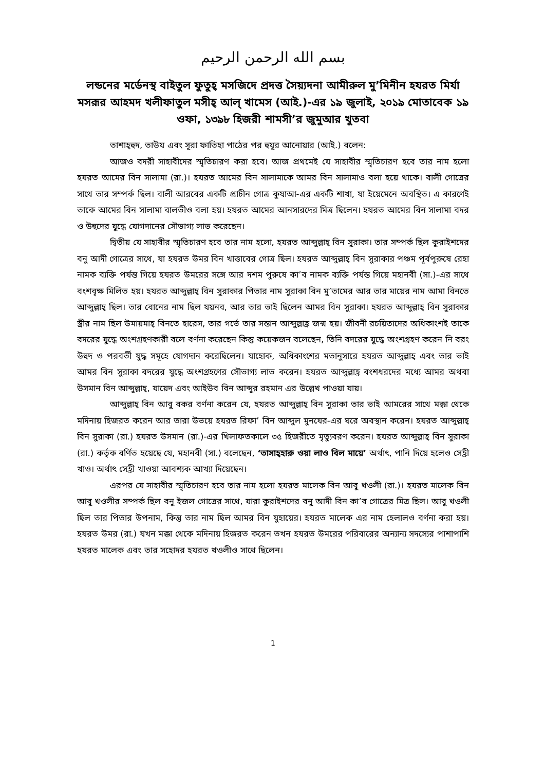بسم الله الرحمن الرحيم
লন্ডনের মর্ডেনস্থ বাইতুল ফুতুহ্ মসজিদে প্রদত্ত সৈয়্যদনা আমীরুল মু’মিনীন হযরত মির্যা মসরূর আহমদ খলীফাতুল মসীহ্ আল্ খামেস (আই.)-এর ১৯ জুলাই, ২০১৯ মোতাবেক ১৯ ওফা, ১৩৯৮ হিজরী শামসী’র জুমুআর খুতবা
তাশাহ্হুদ, তাউয এবং সূরা ফাতিহা পাঠের পর হুযূর আনোয়ার (আই.) বলেন:
আজও বদরী সাহাবীদের স্মৃতিচারণ করা হবে। আজ প্রথমেই যে সাহাবীর স্মৃতিচারণ হবে তার নাম হলো হযরত আমের বিন সালামা (রা.)। হযরত আমের বিন সালামাকে আমর বিন সালামাও বলা হয়ে থাকে। বালী গোত্রের সাথে তার সম্পর্ক ছিল। বালী আরবের একটি প্রাচীন গোত্র কুযাআ-এর একটি শাখা, যা ইয়েমেনে অবস্থিত। এ কারণেই তাকে আমের বিন সালামা বালভীও বলা হয়। হযরত আমের আনসারদের মিত্র ছিলেন। হযরত আমের বিন সালামা বদর ও উহুদের যুদ্ধে যোগদানের সৌভাগ্য লাভ করেছেন।
দ্বিতীয় যে সাহাবীর স্মৃতিচারণ হবে তার নাম হলো, হযরত আব্দুল্লাহ্ বিন সুরাকা। তার সম্পর্ক ছিল কুরাইশদের বনু আদী গোত্রের সাথে, যা হযরত উমর বিন খাত্তাবের গোত্র ছিল। হযরত আব্দুল্লাহ্ বিন সুরাকার পঞ্চম পূর্বপুরুষে রেহা নামক ব্যক্তি পর্যন্ত গিয়ে হযরত উমরের সঙ্গে আর দশম পুরুষে কা’ব নামক ব্যক্তি পর্যন্ত গিয়ে মহানবী (সা.)-এর সাথে বংশবৃক্ষ মিলিত হয়। হযরত আব্দুল্লাহ্ বিন সুরাকার পিতার নাম সুরাকা বিন মু’তামের আর তার মায়ের নাম আমা বিনতে আব্দুল্লাহ্ ছিল। তার বোনের নাম ছিল যয়নব, আর তার ভাই ছিলেন আমর বিন সুরাকা। হযরত আব্দুল্লাহ্ বিন সুরাকার স্ত্রীর নাম ছিল উমায়মাহ্ বিনতে হারেস, তার গর্ভে তার সন্তান আব্দুল্লাহ্র জন্ম হয়। জীবনী রচয়িতাদের অধিকাংশই তাকে বদরের যুদ্ধে অংশগ্রহণকারী বলে বর্ণনা করেছেন কিন্তু কয়েকজন বলেছেন, তিনি বদরের যুদ্ধে অংশগ্রহণ করেন নি বরং উহুদ ও পরবর্তী যুদ্ধ সমূহে যোগদান করেছিলেন। যাহোক, অধিকাংশের মতানুসারে হযরত আব্দুল্লাহ্ এবং তার ভাই আমর বিন সুরাকা বদরের যুদ্ধে অংশগ্রহণের সৌভাগ্য লাভ করেন। হযরত আব্দুল্লাহ্র বংশধরদের মধ্যে আমর অথবা উসমান বিন আব্দুল্লাহ্, যায়েদ এবং আইউব বিন আব্দুর রহমান এর উল্লেখ পাওয়া যায়।
আব্দুল্লাহ্ বিন আবু বকর বর্ণনা করেন যে, হযরত আব্দুল্লাহ্ বিন সুরাকা তার ভাই আমরের সাথে মক্কা থেকে মদিনায় হিজরত করেন আর তারা উভয়ে হযরত রিফা’ বিন আব্দুল মুনযের-এর ঘরে অবস্থান করেন। হযরত আব্দুল্লাহ্ বিন সুরাকা (রা.) হযরত উসমান (রা.)-এর খিলাফতকালে ৩৫ হিজরীতে মৃত্যুবরণ করেন। হযরত আব্দুল্লাহ্ বিন সুরাকা (রা.) কর্তৃক বর্ণিত হয়েছে যে, মহানবী (সা.) বলেছেন, ‘তাসাহ্হারু ওয়া লাও বিল মায়ে’ অর্থাৎ, পানি দিয়ে হলেও সেহ্রী খাও। অর্থাৎ সেহ্রী খাওয়া আবশ্যক আখ্যা দিয়েছেন।
এরপর যে সাহাবীর স্মৃতিচারণ হবে তার নাম হলো হযরত মালেক বিন আবু খওলী (রা.)। হযরত মালেক বিন আবু খওলীর সম্পর্ক ছিল বনু ইজল গোত্রের সাথে, যারা কুরাইশদের বনু আদী বিন কা’ব গোত্রের মিত্র ছিল। আবু খওলী ছিল তার পিতার উপনাম, কিন্তু তার নাম ছিল আমর বিন যুহায়ের। হযরত মালেক এর নাম হেলালও বর্ণনা করা হয়। হযরত উমর (রা.) যখন মক্কা থেকে মদিনায় হিজরত করেন তখন হযরত উমরের পরিবারের অন্যান্য সদস্যের পাশাপাশি হযরত মালেক এবং তার সহোদর হযরত খওলীও সাথে ছিলেন।
1